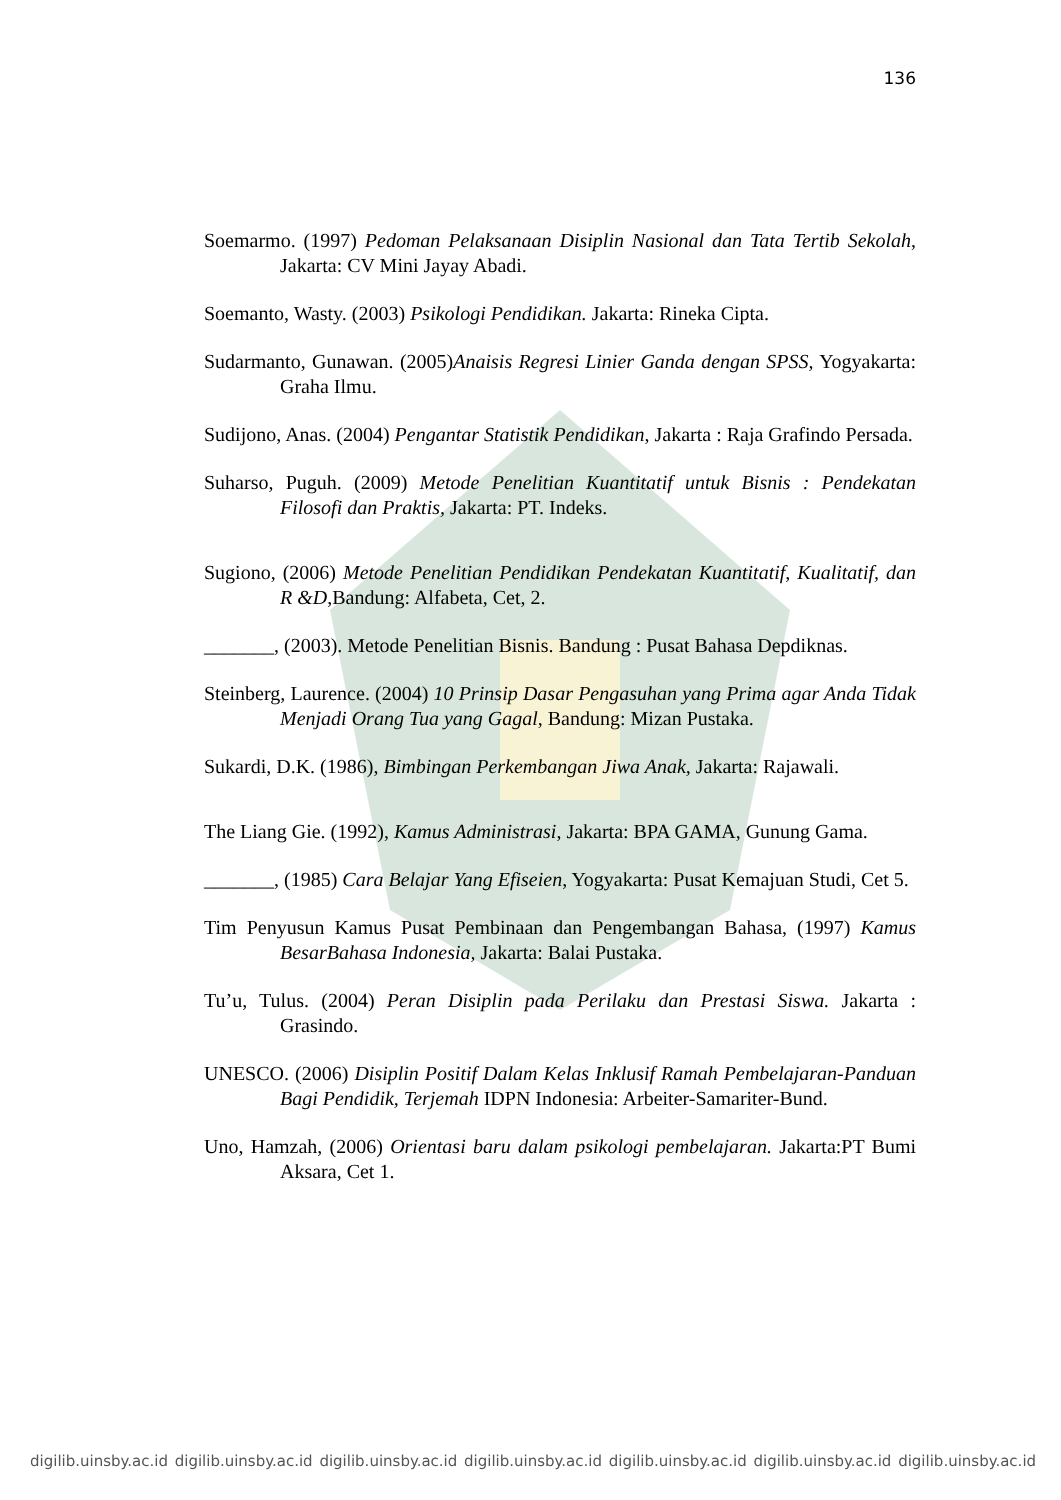136
Soemarmo. (1997) Pedoman Pelaksanaan Disiplin Nasional dan Tata Tertib Sekolah, Jakarta: CV Mini Jayay Abadi.
Soemanto, Wasty. (2003) Psikologi Pendidikan. Jakarta: Rineka Cipta.
Sudarmanto, Gunawan. (2005)Anaisis Regresi Linier Ganda dengan SPSS, Yogyakarta: Graha Ilmu.
Sudijono, Anas. (2004) Pengantar Statistik Pendidikan, Jakarta : Raja Grafindo Persada.
Suharso, Puguh. (2009) Metode Penelitian Kuantitatif untuk Bisnis : Pendekatan Filosofi dan Praktis, Jakarta: PT. Indeks.
Sugiono, (2006) Metode Penelitian Pendidikan Pendekatan Kuantitatif, Kualitatif, dan R &D,Bandung: Alfabeta, Cet, 2.
_______, (2003). Metode Penelitian Bisnis. Bandung : Pusat Bahasa Depdiknas.
Steinberg, Laurence. (2004) 10 Prinsip Dasar Pengasuhan yang Prima agar Anda Tidak Menjadi Orang Tua yang Gagal, Bandung: Mizan Pustaka.
Sukardi, D.K. (1986), Bimbingan Perkembangan Jiwa Anak, Jakarta: Rajawali.
The Liang Gie. (1992), Kamus Administrasi, Jakarta: BPA GAMA, Gunung Gama.
_______, (1985) Cara Belajar Yang Efiseien, Yogyakarta: Pusat Kemajuan Studi, Cet 5.
Tim Penyusun Kamus Pusat Pembinaan dan Pengembangan Bahasa, (1997) Kamus BesarBahasa Indonesia, Jakarta: Balai Pustaka.
Tu’u, Tulus. (2004) Peran Disiplin pada Perilaku dan Prestasi Siswa. Jakarta : Grasindo.
UNESCO. (2006) Disiplin Positif Dalam Kelas Inklusif Ramah Pembelajaran-Panduan Bagi Pendidik, Terjemah IDPN Indonesia: Arbeiter-Samariter-Bund.
Uno, Hamzah, (2006) Orientasi baru dalam psikologi pembelajaran. Jakarta:PT Bumi Aksara, Cet 1.
digilib.uinsby.ac.id digilib.uinsby.ac.id digilib.uinsby.ac.id digilib.uinsby.ac.id digilib.uinsby.ac.id digilib.uinsby.ac.id digilib.uinsby.ac.id